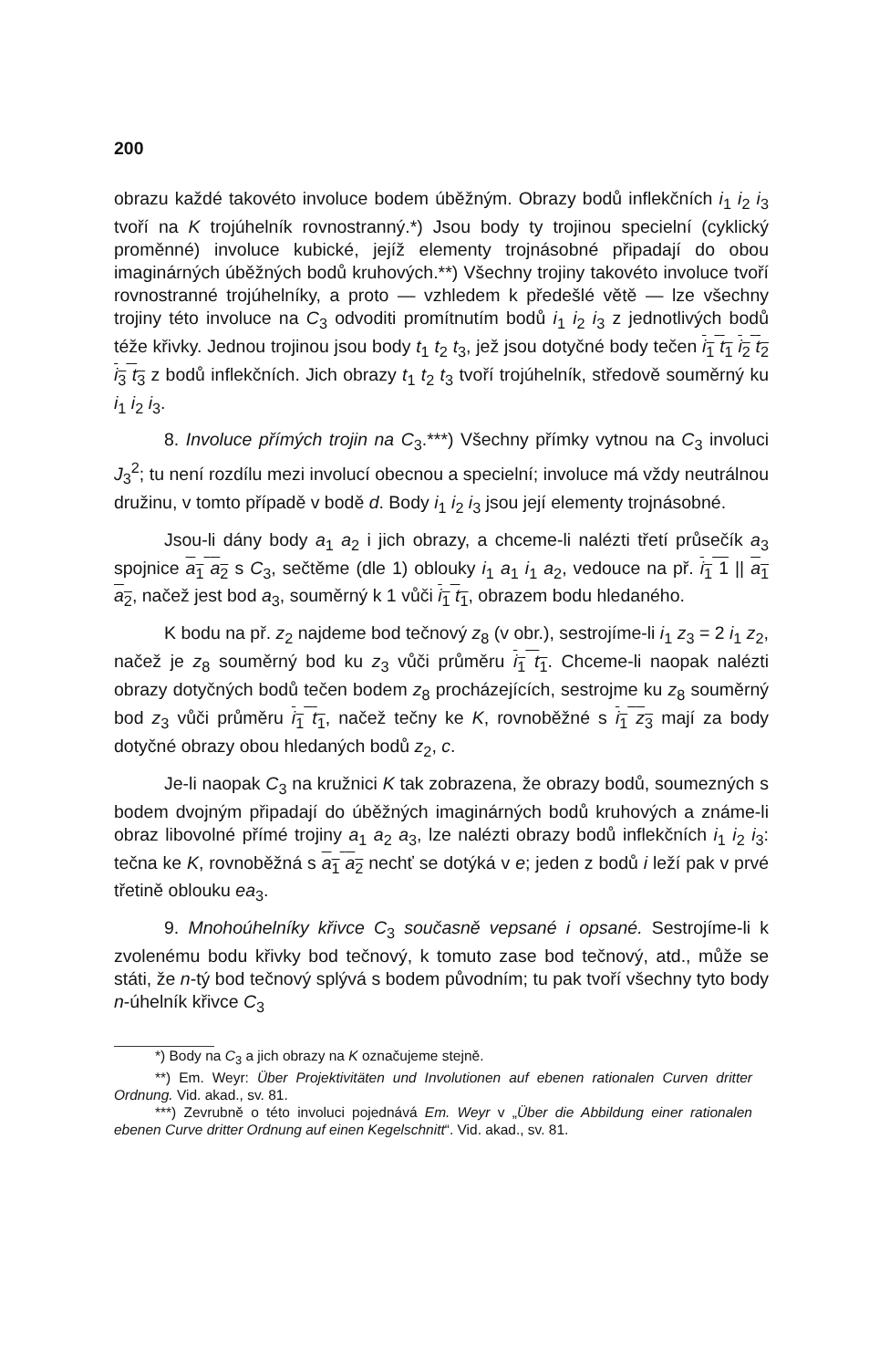200
obrazu každé takovéto involuce bodem úběžným. Obrazy bodů inflekčních i<sub>1</sub> i<sub>2</sub> i<sub>3</sub> tvoří na K trojúhelník rovnostranný.*) Jsou body ty trojinou specielní (cyklický proměnné) involuce kubické, jejíž elementy trojnásobné připadají do obou imaginárných úběžných bodů kruhových.**) Všechny trojiny takovéto involuce tvoří rovnostranné trojúhelníky, a proto — vzhledem k předešlé větě — lze všechny trojiny této involuce na C<sub>3</sub> odvoditi promítnutím bodů i<sub>1</sub> i<sub>2</sub> i<sub>3</sub> z jednotlivých bodů téže křivky. Jednou trojinou jsou body t<sub>1</sub> t<sub>2</sub> t<sub>3</sub>, jež jsou dotyčné body tečen i<sub>1</sub> t<sub>1</sub> i<sub>2</sub> t<sub>2</sub> i<sub>3</sub> t<sub>3</sub> z bodů inflekčních. Jich obrazy t<sub>1</sub> t<sub>2</sub> t<sub>3</sub> tvoří trojúhelník, středově souměrný ku i<sub>1</sub> i<sub>2</sub> i<sub>3</sub>.
8. Involuce přímých trojin na C<sub>3</sub>.***) Všechny přímky vytnou na C<sub>3</sub> involuci J<sub>3</sub><sup>2</sup>; tu není rozdílu mezi involucí obecnou a specielní; involuce má vždy neutrálnou družinu, v tomto případě v bodě d. Body i<sub>1</sub> i<sub>2</sub> i<sub>3</sub> jsou její elementy trojnásobné.
Jsou-li dány body a<sub>1</sub> a<sub>2</sub> i jich obrazy, a chceme-li nalézti třetí průsečík a<sub>3</sub> spojnice a<sub>1</sub> a<sub>2</sub> s C<sub>3</sub>, sečtěme (dle 1) oblouky i<sub>1</sub> a<sub>1</sub> i<sub>1</sub> a<sub>2</sub>, vedouce na př. i<sub>1</sub> 1 || a<sub>1</sub> a<sub>2</sub>, načež jest bod a<sub>3</sub>, souměrný k 1 vůči i<sub>1</sub> t<sub>1</sub>, obrazem bodu hledaného.
K bodu na př. z<sub>2</sub> najdeme bod tečnový z<sub>8</sub> (v obr.), sestrojíme-li i<sub>1</sub> z<sub>3</sub> = 2 i<sub>1</sub> z<sub>2</sub>, načež je z<sub>8</sub> souměrný bod ku z<sub>3</sub> vůči průměru i<sub>1</sub> t<sub>1</sub>. Chceme-li naopak nalézti obrazy dotyčných bodů tečen bodem z<sub>8</sub> procházejících, sestrojme ku z<sub>8</sub> souměrný bod z<sub>3</sub> vůči průměru i<sub>1</sub> t<sub>1</sub>, načež tečny ke K, rovnoběžné s i<sub>1</sub> z<sub>3</sub> mají za body dotyčné obrazy obou hledaných bodů z<sub>2</sub>, c.
Je-li naopak C<sub>3</sub> na kružnici K tak zobrazena, že obrazy bodů, soumezných s bodem dvojným připadají do úběžných imaginárných bodů kruhových a známe-li obraz libovolné přímé trojiny a<sub>1</sub> a<sub>2</sub> a<sub>3</sub>, lze nalézti obrazy bodů inflekčních i<sub>1</sub> i<sub>2</sub> i<sub>3</sub>: tečna ke K, rovnoběžná s a<sub>1</sub> a<sub>2</sub> nechť se dotýká v e; jeden z bodů i leží pak v prvé třetině oblouku ea<sub>3</sub>.
9. Mnohoúhelníky křivce C<sub>3</sub> současně vepsané i opsané. Sestrojíme-li k zvolenému bodu křivky bod tečnový, k tomuto zase bod tečnový, atd., může se státi, že n-tý bod tečnový splývá s bodem původním; tu pak tvoří všechny tyto body n-úhelník křivce C<sub>3</sub>
*) Body na C<sub>3</sub> a jich obrazy na K označujeme stejně.
**) Em. Weyr: Über Projektivitäten und Involutionen auf ebenen rationalen Curven dritter Ordnung. Vid. akad., sv. 81.
***) Zevrubně o této involuci pojednává Em. Weyr v „Über die Abbildung einer rationalen ebenen Curve dritter Ordnung auf einen Kegelschnitt“. Vid. akad., sv. 81.